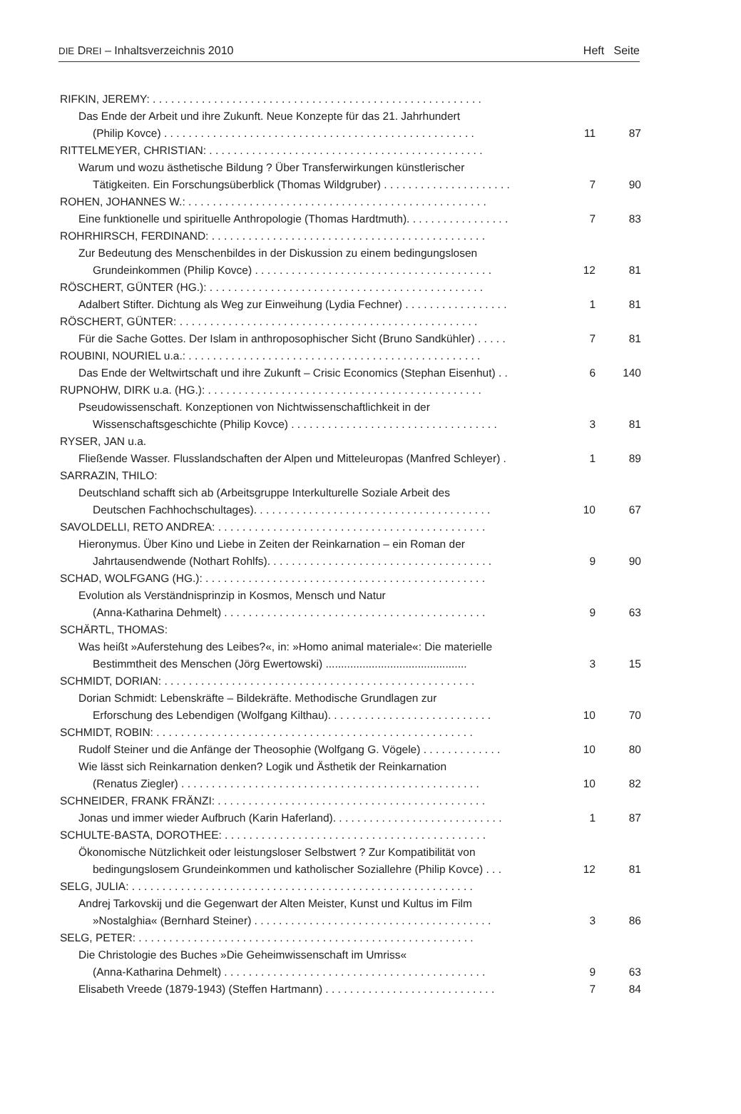DIE DREI – Inhaltsverzeichnis 2010 Heft Seite
RIFKIN, JEREMY: . . . . . . . . . . . . . . . . . . . . . . . . . . . . . . . . . . . . . . . . . . . . . . . . . . . . . .
Das Ende der Arbeit und ihre Zukunft. Neue Konzepte für das 21. Jahrhundert
(Philip Kovce) . . . . . . . . . . . . . . . . . . . . . . . . . . . . . . . . . . . . . . . . . . . . . . . . . . . 11 87
RITTELMEYER, CHRISTIAN: . . . . . . . . . . . . . . . . . . . . . . . . . . . . . . . . . . . . . . . . . . . . .
Warum und wozu ästhetische Bildung ? Über Transferwirkungen künstlerischer
Tätigkeiten. Ein Forschungsüberblick (Thomas Wildgruber) . . . . . . . . . . . . . . . . . . . . . 7 90
ROHEN, JOHANNES W.: . . . . . . . . . . . . . . . . . . . . . . . . . . . . . . . . . . . . . . . . . . . . . . . . .
Eine funktionelle und spirituelle Anthropologie (Thomas Hardtmuth). . . . . . . . . . . . . . . . . 7 83
ROHRHIRSCH, FERDINAND: . . . . . . . . . . . . . . . . . . . . . . . . . . . . . . . . . . . . . . . . . . . . .
Zur Bedeutung des Menschenbildes in der Diskussion zu einem bedingungslosen
Grundeinkommen (Philip Kovce) . . . . . . . . . . . . . . . . . . . . . . . . . . . . . . . . . . . . . . . 12 81
RÖSCHERT, GÜNTER (HG.): . . . . . . . . . . . . . . . . . . . . . . . . . . . . . . . . . . . . . . . . . . . . .
Adalbert Stifter. Dichtung als Weg zur Einweihung (Lydia Fechner) . . . . . . . . . . . . . . . . . 1 81
RÖSCHERT, GÜNTER: . . . . . . . . . . . . . . . . . . . . . . . . . . . . . . . . . . . . . . . . . . . . . . . . .
Für die Sache Gottes. Der Islam in anthroposophischer Sicht (Bruno Sandkühler) . . . . . 7 81
ROUBINI, NOURIEL u.a.: . . . . . . . . . . . . . . . . . . . . . . . . . . . . . . . . . . . . . . . . . . . . . . . .
Das Ende der Weltwirtschaft und ihre Zukunft – Crisic Economics (Stephan Eisenhut) . . 6 140
RUPNOHW, DIRK u.a. (HG.): . . . . . . . . . . . . . . . . . . . . . . . . . . . . . . . . . . . . . . . . . . . . .
Pseudowissenschaft. Konzeptionen von Nichtwissenschaftlichkeit in der
Wissenschaftsgeschichte (Philip Kovce) . . . . . . . . . . . . . . . . . . . . . . . . . . . . . . . . . . 3 81
RYSER, JAN u.a.
Fließende Wasser. Flusslandschaften der Alpen und Mitteleuropas (Manfred Schleyer) . 1 89
SARRAZIN, THILO:
Deutschland schafft sich ab (Arbeitsgruppe Interkulturelle Soziale Arbeit des
Deutschen Fachhochschultages). . . . . . . . . . . . . . . . . . . . . . . . . . . . . . . . . . . . . . . 10 67
SAVOLDELLI, RETO ANDREA: . . . . . . . . . . . . . . . . . . . . . . . . . . . . . . . . . . . . . . . . . . . .
Hieronymus. Über Kino und Liebe in Zeiten der Reinkarnation – ein Roman der
Jahrtausendwende (Nothart Rohlfs). . . . . . . . . . . . . . . . . . . . . . . . . . . . . . . . . . . . . 9 90
SCHAD, WOLFGANG (HG.): . . . . . . . . . . . . . . . . . . . . . . . . . . . . . . . . . . . . . . . . . . . . . .
Evolution als Verständnisprinzip in Kosmos, Mensch und Natur
(Anna-Katharina Dehmelt) . . . . . . . . . . . . . . . . . . . . . . . . . . . . . . . . . . . . . . . . . . . 9 63
SCHÄRTL, THOMAS:
Was heißt »Auferstehung des Leibes?«, in: »Homo animal materiale«: Die materielle
Bestimmtheit des Menschen (Jörg Ewertowski) .............................................. 3 15
SCHMIDT, DORIAN: . . . . . . . . . . . . . . . . . . . . . . . . . . . . . . . . . . . . . . . . . . . . . . . . . . .
Dorian Schmidt: Lebenskräfte – Bildekräfte. Methodische Grundlagen zur
Erforschung des Lebendigen (Wolfgang Kilthau). . . . . . . . . . . . . . . . . . . . . . . . . . . 10 70
SCHMIDT, ROBIN: . . . . . . . . . . . . . . . . . . . . . . . . . . . . . . . . . . . . . . . . . . . . . . . . . . . .
Rudolf Steiner und die Anfänge der Theosophie (Wolfgang G. Vögele) . . . . . . . . . . . . . 10 80
Wie lässt sich Reinkarnation denken? Logik und Ästhetik der Reinkarnation
(Renatus Ziegler) . . . . . . . . . . . . . . . . . . . . . . . . . . . . . . . . . . . . . . . . . . . . . . . . . 10 82
SCHNEIDER, FRANK FRÄNZI: . . . . . . . . . . . . . . . . . . . . . . . . . . . . . . . . . . . . . . . . . . . .
Jonas und immer wieder Aufbruch (Karin Haferland). . . . . . . . . . . . . . . . . . . . . . . . . . . . 1 87
SCHULTE-BASTA, DOROTHEE: . . . . . . . . . . . . . . . . . . . . . . . . . . . . . . . . . . . . . . . . . . .
Ökonomische Nützlichkeit oder leistungsloser Selbstwert ? Zur Kompatibilität von
bedingungslosem Grundeinkommen und katholischer Soziallehre (Philip Kovce) . . . 12 81
SELG, JULIA: . . . . . . . . . . . . . . . . . . . . . . . . . . . . . . . . . . . . . . . . . . . . . . . . . . . . . . . .
Andrej Tarkovskij und die Gegenwart der Alten Meister, Kunst und Kultus im Film
»Nostalghia« (Bernhard Steiner) . . . . . . . . . . . . . . . . . . . . . . . . . . . . . . . . . . . . . . . 3 86
SELG, PETER: . . . . . . . . . . . . . . . . . . . . . . . . . . . . . . . . . . . . . . . . . . . . . . . . . . . . . . .
Die Christologie des Buches »Die Geheimwissenschaft im Umriss«
(Anna-Katharina Dehmelt) . . . . . . . . . . . . . . . . . . . . . . . . . . . . . . . . . . . . . . . . . . . 9 63
Elisabeth Vreede (1879-1943) (Steffen Hartmann) . . . . . . . . . . . . . . . . . . . . . . . . . . . . 7 84